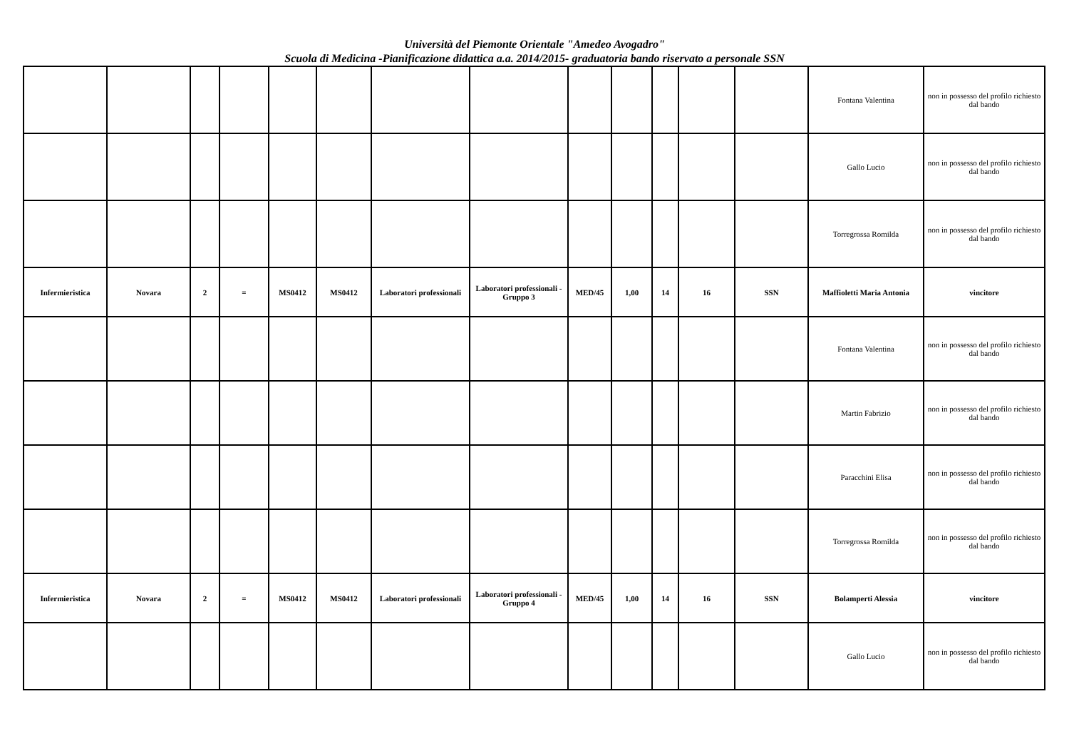Università del Piemonte Orientale "Amedeo Avogadro"
Scuola di Medicina -Pianificazione didattica a.a. 2014/2015- graduatoria bando riservato a personale SSN
| | | | | | | | | | | | | | Fontana Valentina | non in possesso del profilo richiesto dal bando |
| | | | | | | | | | | | | | Gallo Lucio | non in possesso del profilo richiesto dal bando |
| | | | | | | | | | | | | | Torregrossa Romilda | non in possesso del profilo richiesto dal bando |
| Infermieristica | Novara | 2 | = | MS0412 | MS0412 | Laboratori professionali | Laboratori professionali - Gruppo 3 | MED/45 | 1,00 | 14 | 16 | SSN | Maffioletti Maria Antonia | vincitore |
| | | | | | | | | | | | | | Fontana Valentina | non in possesso del profilo richiesto dal bando |
| | | | | | | | | | | | | | Martin Fabrizio | non in possesso del profilo richiesto dal bando |
| | | | | | | | | | | | | | Paracchini Elisa | non in possesso del profilo richiesto dal bando |
| | | | | | | | | | | | | | Torregrossa Romilda | non in possesso del profilo richiesto dal bando |
| Infermieristica | Novara | 2 | = | MS0412 | MS0412 | Laboratori professionali | Laboratori professionali - Gruppo 4 | MED/45 | 1,00 | 14 | 16 | SSN | Bolamperti Alessia | vincitore |
| | | | | | | | | | | | | | Gallo Lucio | non in possesso del profilo richiesto dal bando |